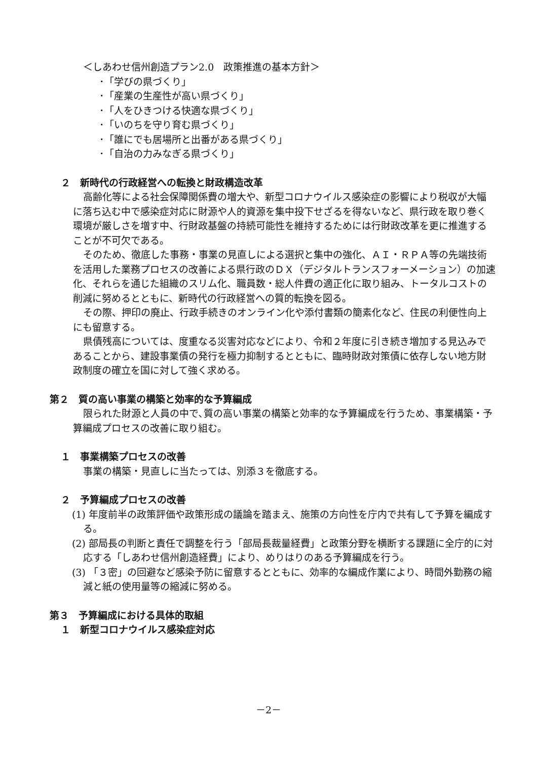＜しあわせ信州創造プラン2.0　政策推進の基本方針＞
･「学びの県づくり」
･「産業の生産性が高い県づくり」
･「人をひきつける快適な県づくり」
･「いのちを守り育む県づくり」
･「誰にでも居場所と出番がある県づくり」
･「自治の力みなぎる県づくり」
２　新時代の行政経営への転換と財政構造改革
高齢化等による社会保障関係費の増大や、新型コロナウイルス感染症の影響により税収が大幅に落ち込む中で感染症対応に財源や人的資源を集中投下せざるを得ないなど、県行政を取り巻く環境が厳しさを増す中、行財政基盤の持続可能性を維持するためには行財政改革を更に推進することが不可欠である。
そのため、徹底した事務・事業の見直しによる選択と集中の強化、ＡＩ・ＲＰＡ等の先端技術を活用した業務プロセスの改善による県行政のＤＸ（デジタルトランスフォーメーション）の加速化、それらを通じた組織のスリム化、職員数・総人件費の適正化に取り組み、トータルコストの削減に努めるとともに、新時代の行政経営への質的転換を図る。
その際、押印の廃止、行政手続きのオンライン化や添付書類の簡素化など、住民の利便性向上にも留意する。
県債残高については、度重なる災害対応などにより、令和２年度に引き続き増加する見込みであることから、建設事業債の発行を極力抑制するとともに、臨時財政対策債に依存しない地方財政制度の確立を国に対して強く求める。
第２　質の高い事業の構築と効率的な予算編成
限られた財源と人員の中で､質の高い事業の構築と効率的な予算編成を行うため、事業構築・予算編成プロセスの改善に取り組む。
１　事業構築プロセスの改善
事業の構築・見直しに当たっては、別添３を徹底する。
２　予算編成プロセスの改善
(1) 年度前半の政策評価や政策形成の議論を踏まえ、施策の方向性を庁内で共有して予算を編成する。
(2) 部局長の判断と責任で調整を行う「部局長裁量経費」と政策分野を横断する課題に全庁的に対応する「しあわせ信州創造経費」により、めりはりのある予算編成を行う。
(3) 「３密」の回避など感染予防に留意するとともに、効率的な編成作業により、時間外勤務の縮減と紙の使用量等の縮減に努める。
第３　予算編成における具体的取組
１　新型コロナウイルス感染症対応
－2－